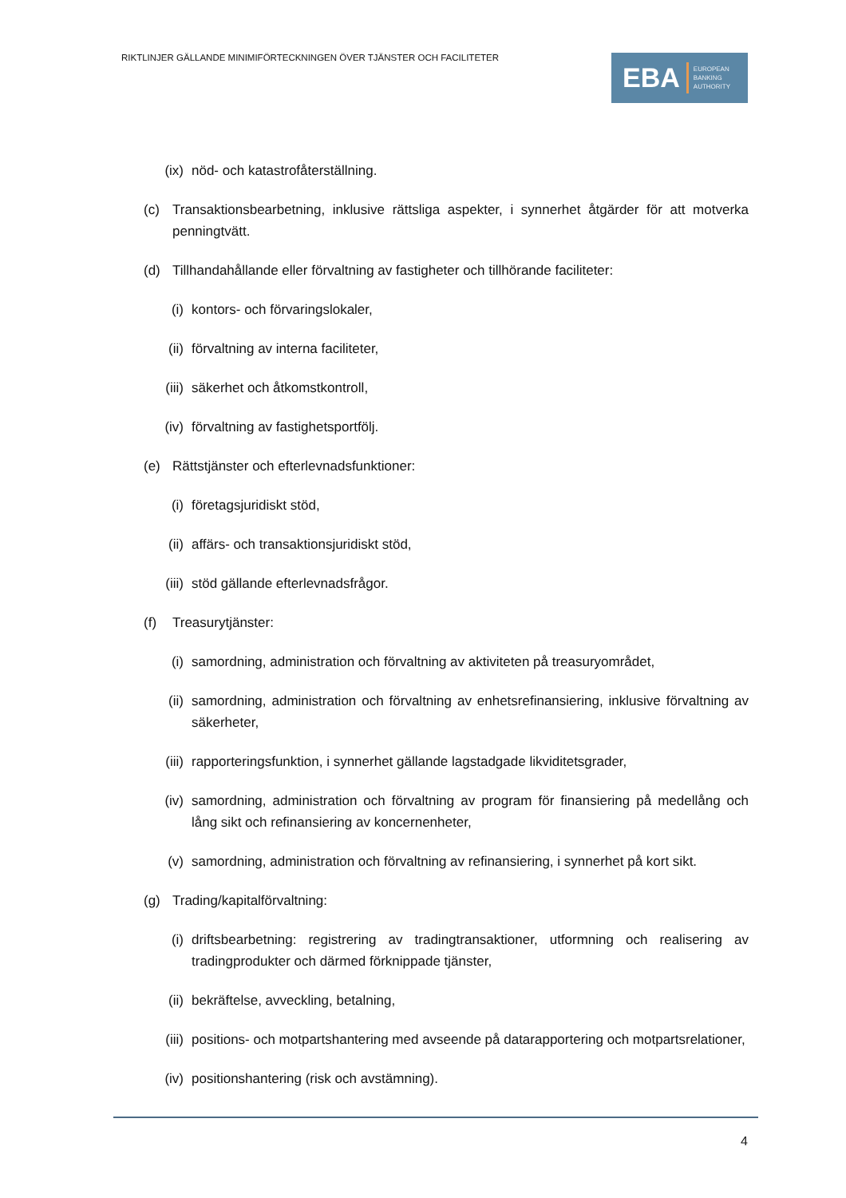RIKTLINJER GÄLLANDE MINIMIFÖRTECKNINGEN ÖVER TJÄNSTER OCH FACILITETER
EBA EUROPEAN
BANKING
AUTHORITY
(ix) nöd- och katastrofåterställning.
(c) Transaktionsbearbetning, inklusive rättsliga aspekter, i synnerhet åtgärder för att motverka penningtvätt.
(d) Tillhandahållande eller förvaltning av fastigheter och tillhörande faciliteter:
(i) kontors- och förvaringslokaler,
(ii) förvaltning av interna faciliteter,
(iii) säkerhet och åtkomstkontroll,
(iv) förvaltning av fastighetsportfölj.
(e) Rättstjänster och efterlevnadsfunktioner:
(i) företagsjuridiskt stöd,
(ii) affärs- och transaktionsjuridiskt stöd,
(iii) stöd gällande efterlevnadsfrågor.
(f) Treasurytjänster:
(i) samordning, administration och förvaltning av aktiviteten på treasuryområdet,
(ii) samordning, administration och förvaltning av enhetsrefinansiering, inklusive förvaltning av säkerheter,
(iii) rapporteringsfunktion, i synnerhet gällande lagstadgade likviditetsgrader,
(iv) samordning, administration och förvaltning av program för finansiering på medellång och lång sikt och refinansiering av koncernenheter,
(v) samordning, administration och förvaltning av refinansiering, i synnerhet på kort sikt.
(g) Trading/kapitalförvaltning:
(i) driftsbearbetning: registrering av tradingtransaktioner, utformning och realisering av tradingprodukter och därmed förknippade tjänster,
(ii) bekräftelse, avveckling, betalning,
(iii) positions- och motpartshantering med avseende på datarapportering och motpartsrelationer,
(iv) positionshantering (risk och avstämning).
4